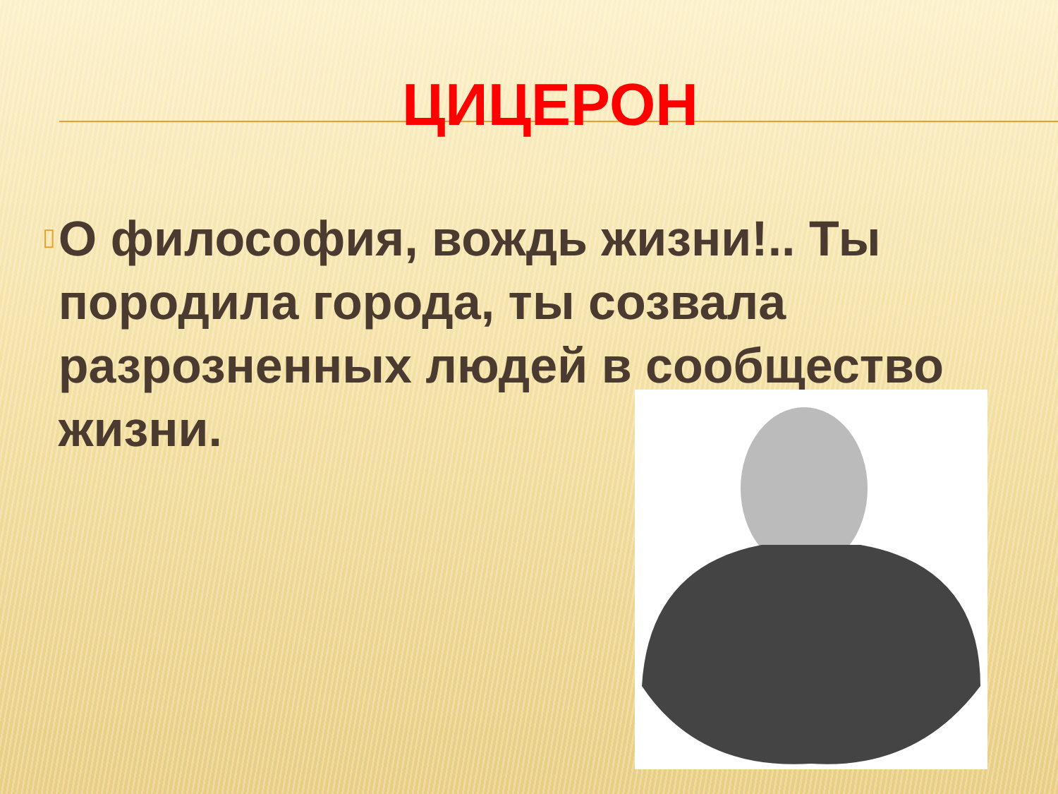ЦИЦЕРОН
▯
О философия, вождь жизни!.. Ты породила города, ты созвала разрозненных людей в сообщество жизни.